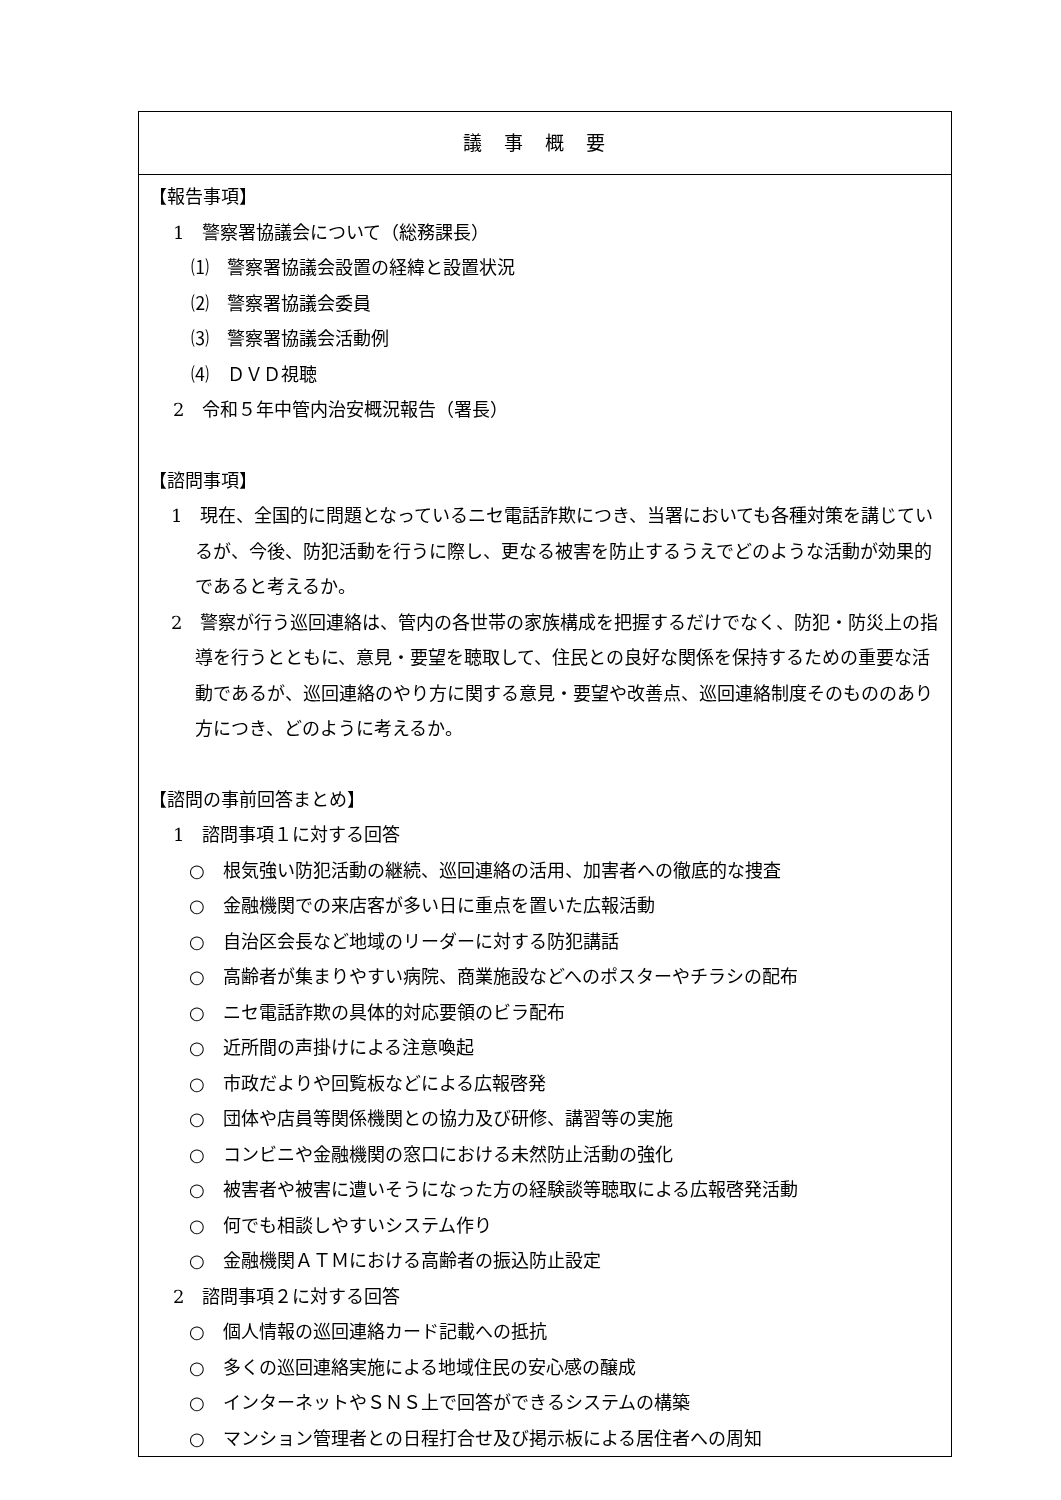議事概要
【報告事項】
1　警察署協議会について（総務課長）
⑴　警察署協議会設置の経緯と設置状況
⑵　警察署協議会委員
⑶　警察署協議会活動例
⑷　ＤＶＤ視聴
2　令和５年中管内治安概況報告（署長）
【諮問事項】
1　現在、全国的に問題となっているニセ電話詐欺につき、当署においても各種対策を講じているが、今後、防犯活動を行うに際し、更なる被害を防止するうえでどのような活動が効果的であると考えるか。
2　警察が行う巡回連絡は、管内の各世帯の家族構成を把握するだけでなく、防犯・防災上の指導を行うとともに、意見・要望を聴取して、住民との良好な関係を保持するための重要な活動であるが、巡回連絡のやり方に関する意見・要望や改善点、巡回連絡制度そのもののあり方につき、どのように考えるか。
【諮問の事前回答まとめ】
1　諮問事項１に対する回答
○　根気強い防犯活動の継続、巡回連絡の活用、加害者への徹底的な捜査
○　金融機関での来店客が多い日に重点を置いた広報活動
○　自治区会長など地域のリーダーに対する防犯講話
○　高齢者が集まりやすい病院、商業施設などへのポスターやチラシの配布
○　ニセ電話詐欺の具体的対応要領のビラ配布
○　近所間の声掛けによる注意喚起
○　市政だよりや回覧板などによる広報啓発
○　団体や店員等関係機関との協力及び研修、講習等の実施
○　コンビニや金融機関の窓口における未然防止活動の強化
○　被害者や被害に遭いそうになった方の経験談等聴取による広報啓発活動
○　何でも相談しやすいシステム作り
○　金融機関ＡＴＭにおける高齢者の振込防止設定
2　諮問事項２に対する回答
○　個人情報の巡回連絡カード記載への抵抗
○　多くの巡回連絡実施による地域住民の安心感の醸成
○　インターネットやＳＮＳ上で回答ができるシステムの構築
○　マンション管理者との日程打合せ及び掲示板による居住者への周知